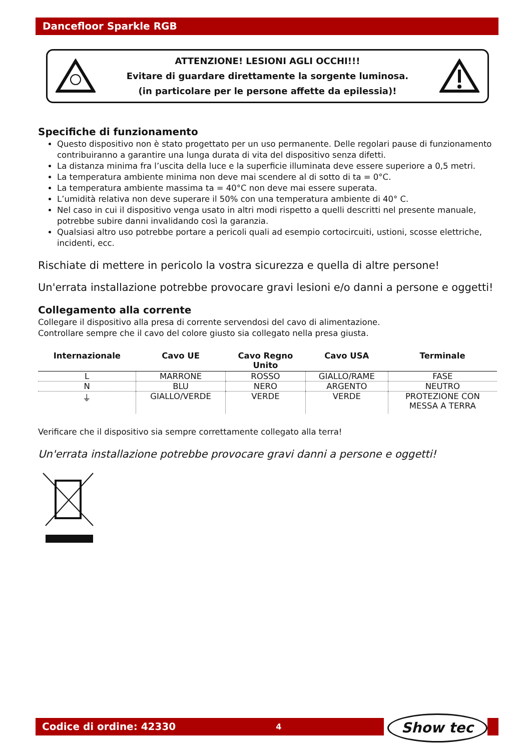Dancefloor Sparkle RGB
ATTENZIONE! LESIONI AGLI OCCHI!!!
Evitare di guardare direttamente la sorgente luminosa.
(in particolare per le persone affette da epilessia)!
Specifiche di funzionamento
Questo dispositivo non è stato progettato per un uso permanente. Delle regolari pause di funzionamento contribuiranno a garantire una lunga durata di vita del dispositivo senza difetti.
La distanza minima fra l’uscita della luce e la superficie illuminata deve essere superiore a 0,5 metri.
La temperatura ambiente minima non deve mai scendere al di sotto di ta = 0°C.
La temperatura ambiente massima ta = 40°C non deve mai essere superata.
L’umidità relativa non deve superare il 50% con una temperatura ambiente di 40° C.
Nel caso in cui il dispositivo venga usato in altri modi rispetto a quelli descritti nel presente manuale, potrebbe subire danni invalidando così la garanzia.
Qualsiasi altro uso potrebbe portare a pericoli quali ad esempio cortocircuiti, ustioni, scosse elettriche, incidenti, ecc.
Rischiate di mettere in pericolo la vostra sicurezza e quella di altre persone!
Un'errata installazione potrebbe provocare gravi lesioni e/o danni a persone e oggetti!
Collegamento alla corrente
Collegare il dispositivo alla presa di corrente servendosi del cavo di alimentazione.
Controllare sempre che il cavo del colore giusto sia collegato nella presa giusta.
| Internazionale | Cavo UE | Cavo Regno Unito | Cavo USA | Terminale |
| --- | --- | --- | --- | --- |
| L | MARRONE | ROSSO | GIALLO/RAME | FASE |
| N | BLU | NERO | ARGENTO | NEUTRO |
| ⏚ | GIALLO/VERDE | VERDE | VERDE | PROTEZIONE CON MESSA A TERRA |
Verificare che il dispositivo sia sempre correttamente collegato alla terra!
Un'errata installazione potrebbe provocare gravi danni a persone e oggetti!
Codice di ordine: 42330 4 Show tec